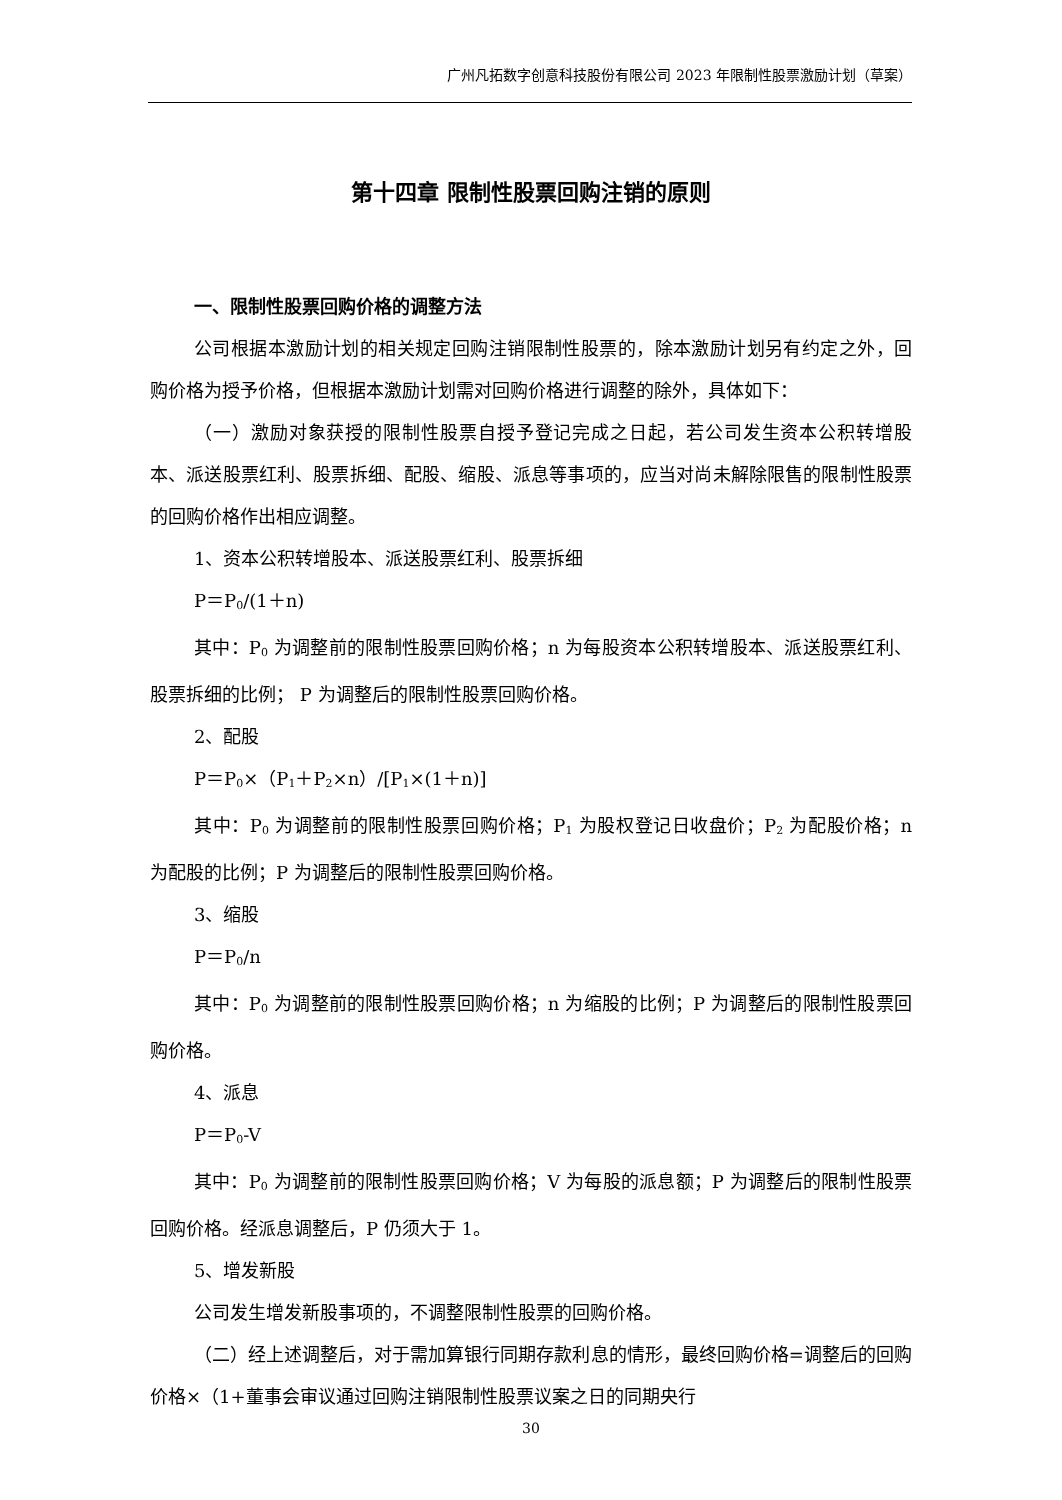广州凡拓数字创意科技股份有限公司 2023 年限制性股票激励计划（草案）
第十四章 限制性股票回购注销的原则
一、限制性股票回购价格的调整方法
公司根据本激励计划的相关规定回购注销限制性股票的，除本激励计划另有约定之外，回购价格为授予价格，但根据本激励计划需对回购价格进行调整的除外，具体如下：
（一）激励对象获授的限制性股票自授予登记完成之日起，若公司发生资本公积转增股本、派送股票红利、股票拆细、配股、缩股、派息等事项的，应当对尚未解除限售的限制性股票的回购价格作出相应调整。
1、资本公积转增股本、派送股票红利、股票拆细
P＝P<sub>0</sub>/(1＋n)
其中：P<sub>0</sub> 为调整前的限制性股票回购价格；n 为每股资本公积转增股本、派送股票红利、股票拆细的比例； P 为调整后的限制性股票回购价格。
2、配股
P＝P<sub>0</sub>×（P<sub>1</sub>＋P<sub>2</sub>×n）/[P<sub>1</sub>×(1＋n)]
其中：P<sub>0</sub> 为调整前的限制性股票回购价格；P<sub>1</sub> 为股权登记日收盘价；P<sub>2</sub> 为配股价格；n 为配股的比例；P 为调整后的限制性股票回购价格。
3、缩股
P＝P<sub>0</sub>/n
其中：P<sub>0</sub> 为调整前的限制性股票回购价格；n 为缩股的比例；P 为调整后的限制性股票回购价格。
4、派息
P＝P<sub>0</sub>-V
其中：P<sub>0</sub> 为调整前的限制性股票回购价格；V 为每股的派息额；P 为调整后的限制性股票回购价格。经派息调整后，P 仍须大于 1。
5、增发新股
公司发生增发新股事项的，不调整限制性股票的回购价格。
（二）经上述调整后，对于需加算银行同期存款利息的情形，最终回购价格=调整后的回购价格×（1+董事会审议通过回购注销限制性股票议案之日的同期央行
30